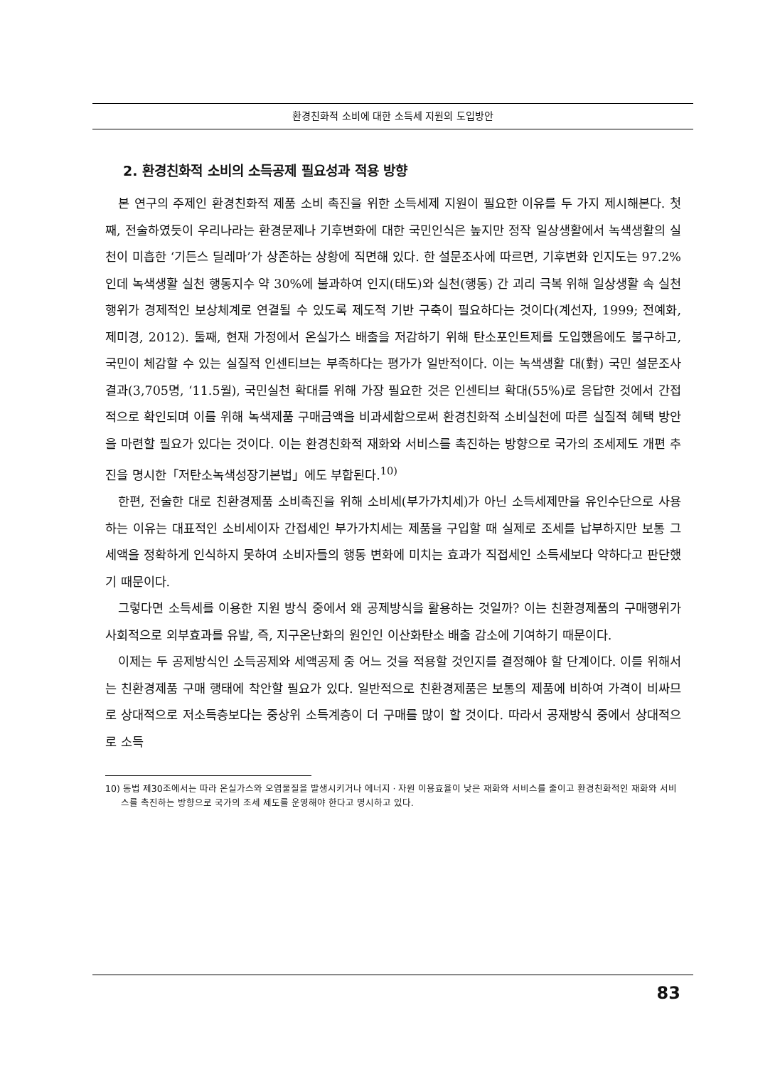환경친화적 소비에 대한 소득세 지원의 도입방안
2. 환경친화적 소비의 소득공제 필요성과 적용 방향
본 연구의 주제인 환경친화적 제품 소비 촉진을 위한 소득세제 지원이 필요한 이유를 두 가지 제시해본다. 첫째, 전술하였듯이 우리나라는 환경문제나 기후변화에 대한 국민인식은 높지만 정작 일상생활에서 녹색생활의 실천이 미흡한 ‘기든스 딜레마’가 상존하는 상황에 직면해 있다. 한 설문조사에 따르면, 기후변화 인지도는 97.2%인데 녹색생활 실천 행동지수 약 30%에 불과하여 인지(태도)와 실천(행동) 간 괴리 극복 위해 일상생활 속 실천 행위가 경제적인 보상체계로 연결될 수 있도록 제도적 기반 구축이 필요하다는 것이다(계선자, 1999; 전예화, 제미경, 2012). 둘째, 현재 가정에서 온실가스 배출을 저감하기 위해 탄소포인트제를 도입했음에도 불구하고, 국민이 체감할 수 있는 실질적 인센티브는 부족하다는 평가가 일반적이다. 이는 녹색생활 대(對) 국민 설문조사 결과(3,705명, ‘11.5월), 국민실천 확대를 위해 가장 필요한 것은 인센티브 확대(55%)로 응답한 것에서 간접적으로 확인되며 이를 위해 녹색제품 구매금액을 비과세함으로써 환경친화적 소비실천에 따른 실질적 혜택 방안을 마련할 필요가 있다는 것이다. 이는 환경친화적 재화와 서비스를 촉진하는 방향으로 국가의 조세제도 개편 추진을 명시한「저탄소녹색성장기본법」에도 부합된다.<sup>10)</sup>
한편, 전술한 대로 친환경제품 소비촉진을 위해 소비세(부가가치세)가 아닌 소득세제만을 유인수단으로 사용하는 이유는 대표적인 소비세이자 간접세인 부가가치세는 제품을 구입할 때 실제로 조세를 납부하지만 보통 그 세액을 정확하게 인식하지 못하여 소비자들의 행동 변화에 미치는 효과가 직접세인 소득세보다 약하다고 판단했기 때문이다.
그렇다면 소득세를 이용한 지원 방식 중에서 왜 공제방식을 활용하는 것일까? 이는 친환경제품의 구매행위가 사회적으로 외부효과를 유발, 즉, 지구온난화의 원인인 이산화탄소 배출 감소에 기여하기 때문이다.
이제는 두 공제방식인 소득공제와 세액공제 중 어느 것을 적용할 것인지를 결정해야 할 단계이다. 이를 위해서는 친환경제품 구매 행태에 착안할 필요가 있다. 일반적으로 친환경제품은 보통의 제품에 비하여 가격이 비싸므로 상대적으로 저소득층보다는 중상위 소득계층이 더 구매를 많이 할 것이다. 따라서 공재방식 중에서 상대적으로 소득
10) 동법 제30조에서는 따라 온실가스와 오염물질을 발생시키거나 에너지 · 자원 이용효율이 낮은 재화와 서비스를 줄이고 환경친화적인 재화와 서비스를 촉진하는 방향으로 국가의 조세 제도를 운영해야 한다고 명시하고 있다.
83